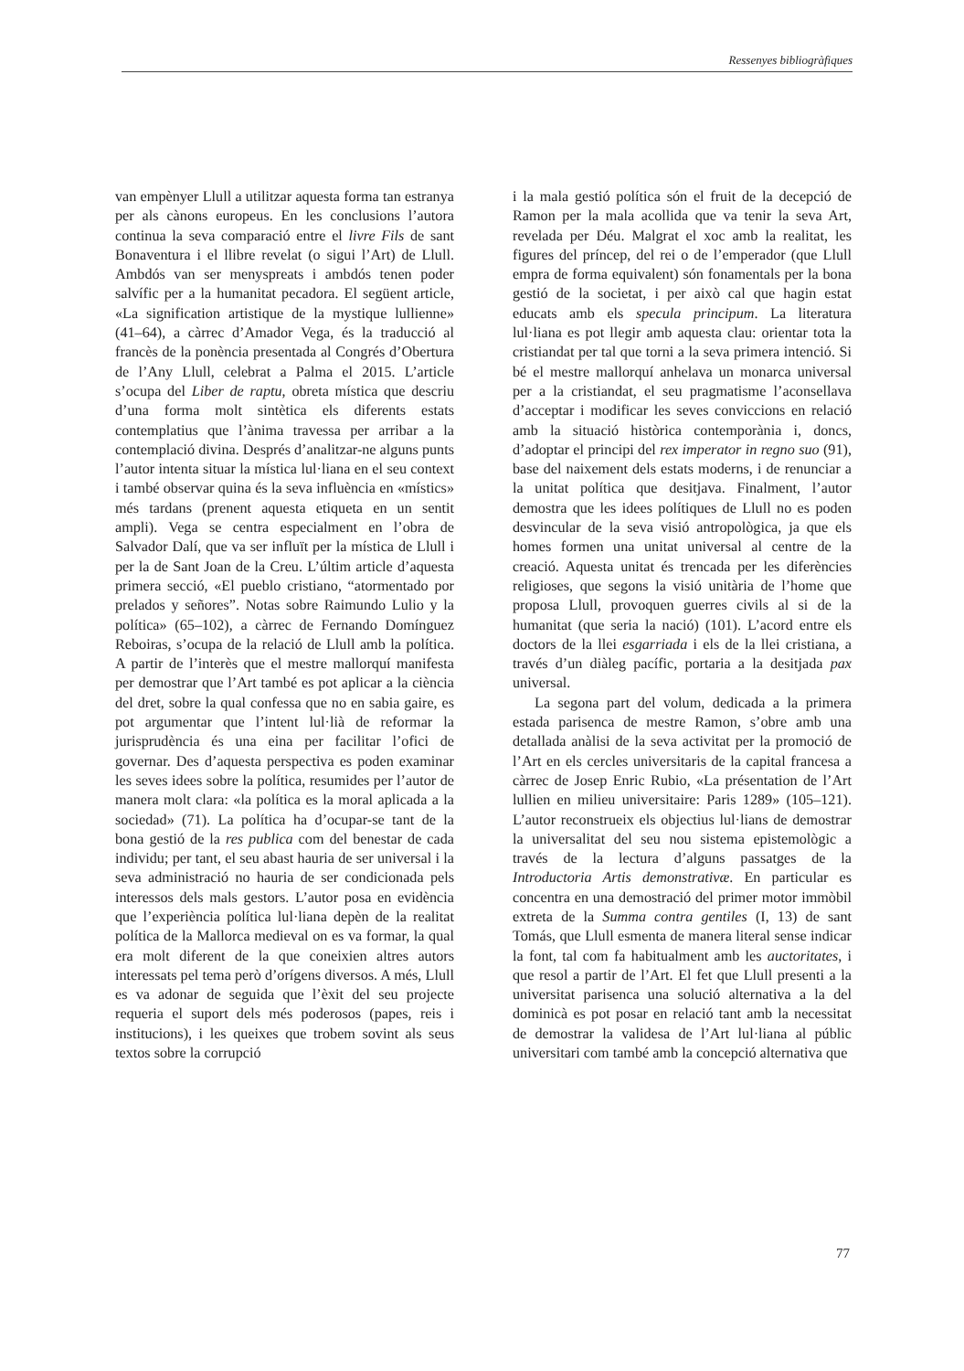Ressenyes bibliogràfiques
van empènyer Llull a utilitzar aquesta forma tan estranya per als cànons europeus. En les conclusions l’autora continua la seva comparació entre el livre Fils de sant Bonaventura i el llibre revelat (o sigui l’Art) de Llull. Ambdós van ser menyspreats i ambdós tenen poder salvífic per a la humanitat pecadora. El següent article, «La signification artistique de la mystique lullienne» (41–64), a càrrec d’Amador Vega, és la traducció al francès de la ponència presentada al Congrés d’Obertura de l’Any Llull, celebrat a Palma el 2015. L’article s’ocupa del Liber de raptu, obreta mística que descriu d’una forma molt sintètica els diferents estats contemplatius que l’ànima travessa per arribar a la contemplació divina. Després d’analitzar-ne alguns punts l’autor intenta situar la mística lul·liana en el seu context i també observar quina és la seva influència en «místics» més tardans (prenent aquesta etiqueta en un sentit ampli). Vega se centra especialment en l’obra de Salvador Dalí, que va ser influït per la mística de Llull i per la de Sant Joan de la Creu. L’últim article d’aquesta primera secció, «El pueblo cristiano, “atormentado por prelados y señores”. Notas sobre Raimundo Lulio y la política» (65–102), a càrrec de Fernando Domínguez Reboiras, s’ocupa de la relació de Llull amb la política. A partir de l’interès que el mestre mallorquí manifesta per demostrar que l’Art també es pot aplicar a la ciència del dret, sobre la qual confessa que no en sabia gaire, es pot argumentar que l’intent lul·lià de reformar la jurisprudència és una eina per facilitar l’ofici de governar. Des d’aquesta perspectiva es poden examinar les seves idees sobre la política, resumides per l’autor de manera molt clara: «la política es la moral aplicada a la sociedad» (71). La política ha d’ocupar-se tant de la bona gestió de la res publica com del benestar de cada individu; per tant, el seu abast hauria de ser universal i la seva administració no hauria de ser condicionada pels interessos dels mals gestors. L’autor posa en evidència que l’experiència política lul·liana depèn de la realitat política de la Mallorca medieval on es va formar, la qual era molt diferent de la que coneixien altres autors interessats pel tema però d’orígens diversos. A més, Llull es va adonar de seguida que l’èxit del seu projecte requeria el suport dels més poderosos (papes, reis i institucions), i les queixes que trobem sovint als seus textos sobre la corrupció
i la mala gestió política són el fruit de la decepció de Ramon per la mala acollida que va tenir la seva Art, revelada per Déu. Malgrat el xoc amb la realitat, les figures del príncep, del rei o de l’emperador (que Llull empra de forma equivalent) són fonamentals per la bona gestió de la societat, i per això cal que hagin estat educats amb els specula principum. La literatura lul·liana es pot llegir amb aquesta clau: orientar tota la cristiandat per tal que torni a la seva primera intenció. Si bé el mestre mallorquí anhelava un monarca universal per a la cristiandat, el seu pragmatisme l’aconsellava d’acceptar i modificar les seves conviccions en relació amb la situació històrica contemporània i, doncs, d’adoptar el principi del rex imperator in regno suo (91), base del naixement dels estats moderns, i de renunciar a la unitat política que desitjava. Finalment, l’autor demostra que les idees polítiques de Llull no es poden desvincular de la seva visió antropològica, ja que els homes formen una unitat universal al centre de la creació. Aquesta unitat és trencada per les diferències religioses, que segons la visió unitària de l’home que proposa Llull, provoquen guerres civils al si de la humanitat (que seria la nació) (101). L’acord entre els doctors de la llei esgarriada i els de la llei cristiana, a través d’un diàleg pacífic, portaria a la desitjada pax universal.
La segona part del volum, dedicada a la primera estada parisenca de mestre Ramon, s’obre amb una detallada anàlisi de la seva activitat per la promoció de l’Art en els cercles universitaris de la capital francesa a càrrec de Josep Enric Rubio, «La présentation de l’Art lullien en milieu universitaire: Paris 1289» (105–121). L’autor reconstrueix els objectius lul·lians de demostrar la universalitat del seu nou sistema epistemològic a través de la lectura d’alguns passatges de la Introductoria Artis demonstrativæ. En particular es concentra en una demostració del primer motor immòbil extreta de la Summa contra gentiles (I, 13) de sant Tomás, que Llull esmenta de manera literal sense indicar la font, tal com fa habitualment amb les auctoritates, i que resol a partir de l’Art. El fet que Llull presenti a la universitat parisenca una solució alternativa a la del dominicà es pot posar en relació tant amb la necessitat de demostrar la validesa de l’Art lul·liana al públic universitari com també amb la concepció alternativa que
77